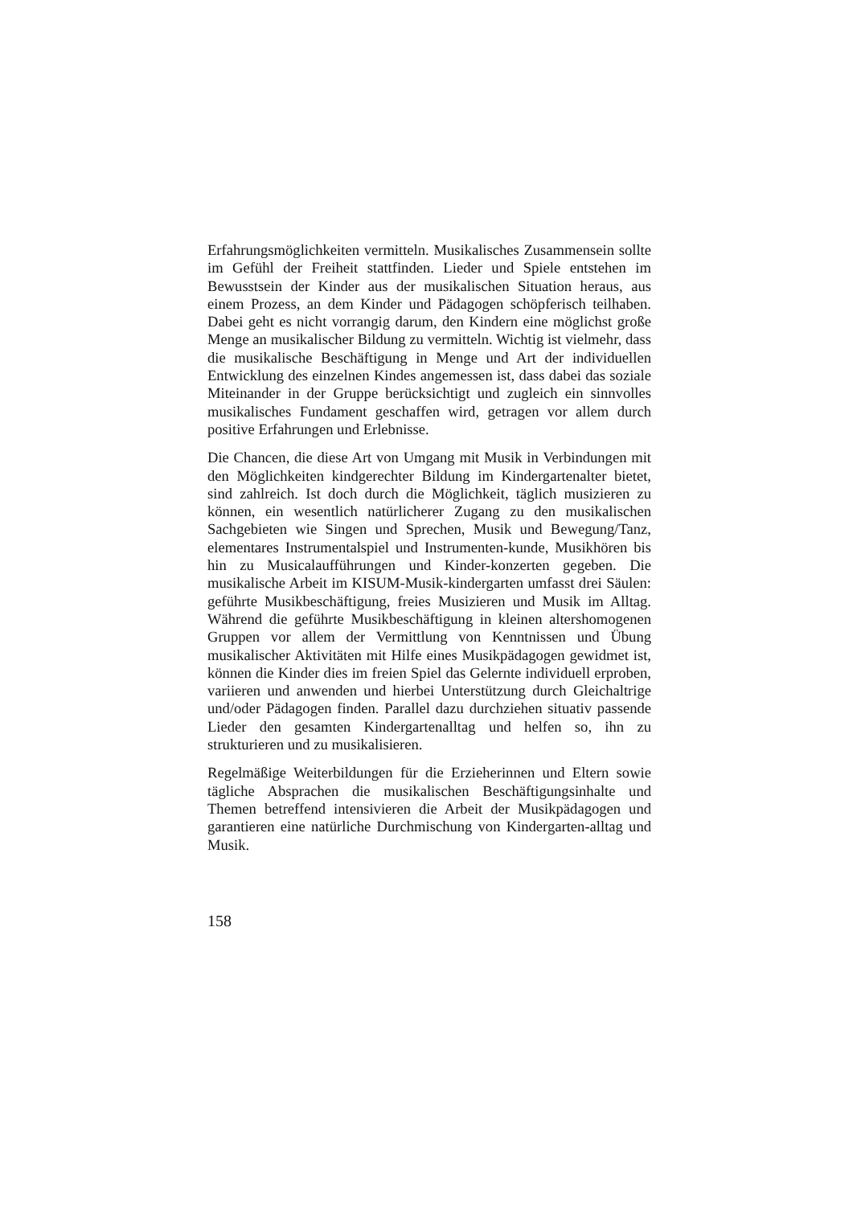Erfahrungsmöglichkeiten vermitteln. Musikalisches Zusammensein sollte im Gefühl der Freiheit stattfinden. Lieder und Spiele entstehen im Bewusstsein der Kinder aus der musikalischen Situation heraus, aus einem Prozess, an dem Kinder und Pädagogen schöpferisch teilhaben. Dabei geht es nicht vorrangig darum, den Kindern eine möglichst große Menge an musikalischer Bildung zu vermitteln. Wichtig ist vielmehr, dass die musikalische Beschäftigung in Menge und Art der individuellen Entwicklung des einzelnen Kindes angemessen ist, dass dabei das soziale Miteinander in der Gruppe berücksichtigt und zugleich ein sinnvolles musikalisches Fundament geschaffen wird, getragen vor allem durch positive Erfahrungen und Erlebnisse.
Die Chancen, die diese Art von Umgang mit Musik in Verbindungen mit den Möglichkeiten kindgerechter Bildung im Kindergartenalter bietet, sind zahlreich. Ist doch durch die Möglichkeit, täglich musizieren zu können, ein wesentlich natürlicherer Zugang zu den musikalischen Sachgebieten wie Singen und Sprechen, Musik und Bewegung/Tanz, elementares Instrumentalspiel und Instrumenten-kunde, Musikhören bis hin zu Musicalaufführungen und Kinder-konzerten gegeben. Die musikalische Arbeit im KISUM-Musik-kindergarten umfasst drei Säulen: geführte Musikbeschäftigung, freies Musizieren und Musik im Alltag. Während die geführte Musikbeschäftigung in kleinen altershomogenen Gruppen vor allem der Vermittlung von Kenntnissen und Übung musikalischer Aktivitäten mit Hilfe eines Musikpädagogen gewidmet ist, können die Kinder dies im freien Spiel das Gelernte individuell erproben, variieren und anwenden und hierbei Unterstützung durch Gleichaltrige und/oder Pädagogen finden. Parallel dazu durchziehen situativ passende Lieder den gesamten Kindergartenalltag und helfen so, ihn zu strukturieren und zu musikalisieren.
Regelmäßige Weiterbildungen für die Erzieherinnen und Eltern sowie tägliche Absprachen die musikalischen Beschäftigungsinhalte und Themen betreffend intensivieren die Arbeit der Musikpädagogen und garantieren eine natürliche Durchmischung von Kindergarten-alltag und Musik.
158